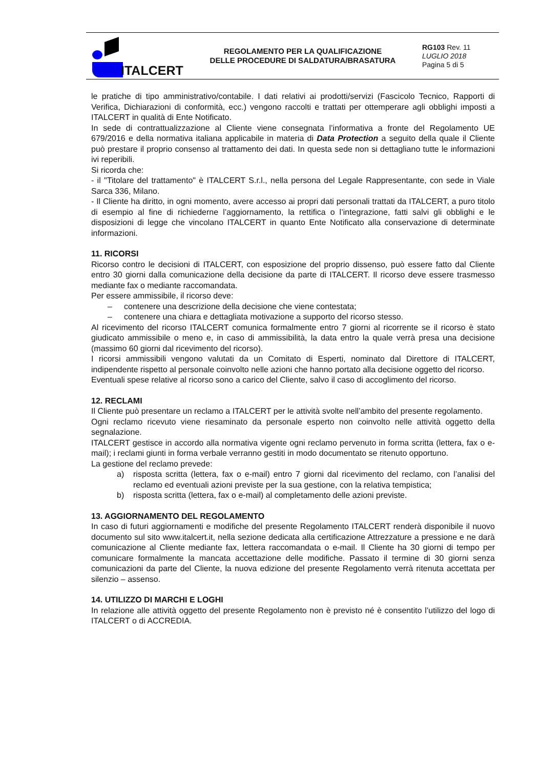ITALCERT
REGOLAMENTO PER LA QUALIFICAZIONE
DELLE PROCEDURE DI SALDATURA/BRASATURA
RG103 Rev. 11
LUGLIO 2018
Pagina 5 di 5
le pratiche di tipo amministrativo/contabile. I dati relativi ai prodotti/servizi (Fascicolo Tecnico, Rapporti di Verifica, Dichiarazioni di conformità, ecc.) vengono raccolti e trattati per ottemperare agli obblighi imposti a ITALCERT in qualità di Ente Notificato.
In sede di contrattualizzazione al Cliente viene consegnata l’informativa a fronte del Regolamento UE 679/2016 e della normativa italiana applicabile in materia di Data Protection a seguito della quale il Cliente può prestare il proprio consenso al trattamento dei dati. In questa sede non si dettagliano tutte le informazioni ivi reperibili.
Si ricorda che:
- il "Titolare del trattamento" è ITALCERT S.r.l., nella persona del Legale Rappresentante, con sede in Viale Sarca 336, Milano.
- Il Cliente ha diritto, in ogni momento, avere accesso ai propri dati personali trattati da ITALCERT, a puro titolo di esempio al fine di richiederne l’aggiornamento, la rettifica o l’integrazione, fatti salvi gli obblighi e le disposizioni di legge che vincolano ITALCERT in quanto Ente Notificato alla conservazione di determinate informazioni.
11. RICORSI
Ricorso contro le decisioni di ITALCERT, con esposizione del proprio dissenso, può essere fatto dal Cliente entro 30 giorni dalla comunicazione della decisione da parte di ITALCERT. Il ricorso deve essere trasmesso mediante fax o mediante raccomandata.
Per essere ammissibile, il ricorso deve:
– contenere una descrizione della decisione che viene contestata;
– contenere una chiara e dettagliata motivazione a supporto del ricorso stesso.
Al ricevimento del ricorso ITALCERT comunica formalmente entro 7 giorni al ricorrente se il ricorso è stato giudicato ammissibile o meno e, in caso di ammissibilità, la data entro la quale verrà presa una decisione (massimo 60 giorni dal ricevimento del ricorso).
I ricorsi ammissibili vengono valutati da un Comitato di Esperti, nominato dal Direttore di ITALCERT, indipendente rispetto al personale coinvolto nelle azioni che hanno portato alla decisione oggetto del ricorso.
Eventuali spese relative al ricorso sono a carico del Cliente, salvo il caso di accoglimento del ricorso.
12. RECLAMI
Il Cliente può presentare un reclamo a ITALCERT per le attività svolte nell’ambito del presente regolamento.
Ogni reclamo ricevuto viene riesaminato da personale esperto non coinvolto nelle attività oggetto della segnalazione.
ITALCERT gestisce in accordo alla normativa vigente ogni reclamo pervenuto in forma scritta (lettera, fax o e-mail); i reclami giunti in forma verbale verranno gestiti in modo documentato se ritenuto opportuno.
La gestione del reclamo prevede:
a) risposta scritta (lettera, fax o e-mail) entro 7 giorni dal ricevimento del reclamo, con l’analisi del reclamo ed eventuali azioni previste per la sua gestione, con la relativa tempistica;
b) risposta scritta (lettera, fax o e-mail) al completamento delle azioni previste.
13. AGGIORNAMENTO DEL REGOLAMENTO
In caso di futuri aggiornamenti e modifiche del presente Regolamento ITALCERT renderà disponibile il nuovo documento sul sito www.italcert.it, nella sezione dedicata alla certificazione Attrezzature a pressione e ne darà comunicazione al Cliente mediante fax, lettera raccomandata o e-mail. Il Cliente ha 30 giorni di tempo per comunicare formalmente la mancata accettazione delle modifiche. Passato il termine di 30 giorni senza comunicazioni da parte del Cliente, la nuova edizione del presente Regolamento verrà ritenuta accettata per silenzio – assenso.
14. UTILIZZO DI MARCHI E LOGHI
In relazione alle attività oggetto del presente Regolamento non è previsto né è consentito l’utilizzo del logo di ITALCERT o di ACCREDIA.